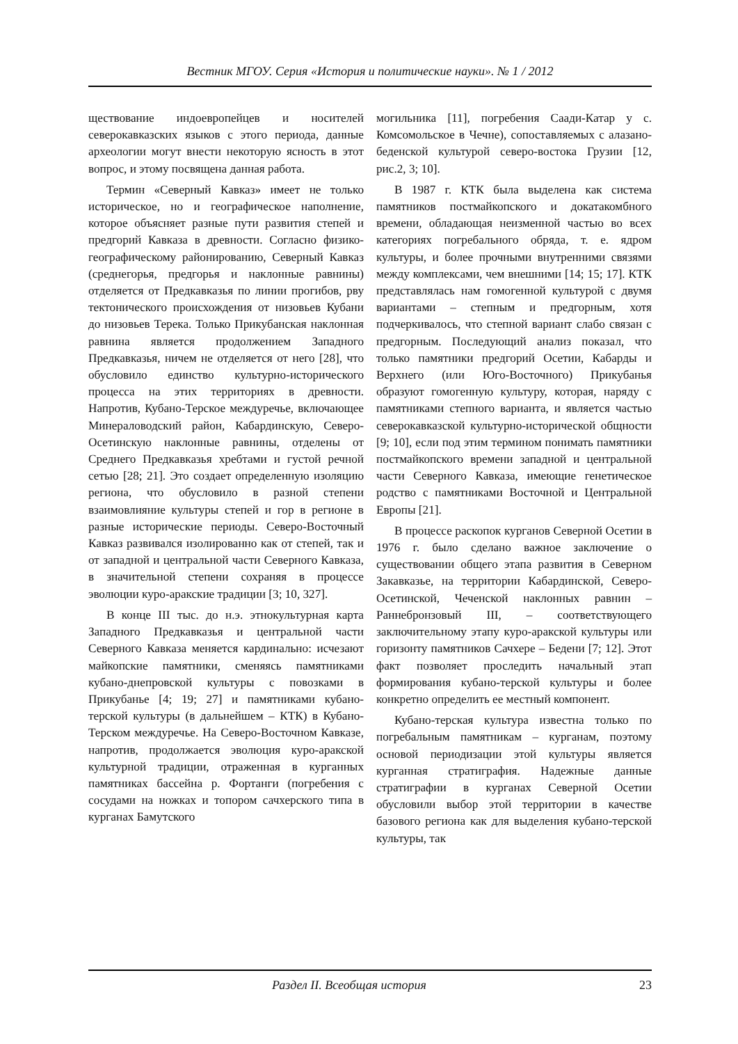Вестник МГОУ. Серия «История и политические науки». № 1 / 2012
ществование индоевропейцев и носителей северокавказских языков с этого периода, данные археологии могут внести некоторую ясность в этот вопрос, и этому посвящена данная работа.
Термин «Северный Кавказ» имеет не только историческое, но и географическое наполнение, которое объясняет разные пути развития степей и предгорий Кавказа в древности. Согласно физико-географическому районированию, Северный Кавказ (среднегорья, предгорья и наклонные равнины) отделяется от Предкавказья по линии прогибов, рву тектонического происхождения от низовьев Кубани до низовьев Терека. Только Прикубанская наклонная равнина является продолжением Западного Предкавказья, ничем не отделяется от него [28], что обусловило единство культурно-исторического процесса на этих территориях в древности. Напротив, Кубано-Терское междуречье, включающее Минераловодский район, Кабардинскую, Северо-Осетинскую наклонные равнины, отделены от Среднего Предкавказья хребтами и густой речной сетью [28; 21]. Это создает определенную изоляцию региона, что обусловило в разной степени взаимовлияние культуры степей и гор в регионе в разные исторические периоды. Северо-Восточный Кавказ развивался изолированно как от степей, так и от западной и центральной части Северного Кавказа, в значительной степени сохраняя в процессе эволюции куро-аракские традиции [3; 10, 327].
В конце III тыс. до н.э. этнокультурная карта Западного Предкавказья и центральной части Северного Кавказа меняется кардинально: исчезают майкопские памятники, сменяясь памятниками кубано-днепровской культуры с повозками в Прикубанье [4; 19; 27] и памятниками кубано-терской культуры (в дальнейшем – КТК) в Кубано-Терском междуречье. На Северо-Восточном Кавказе, напротив, продолжается эволюция куро-аракской культурной традиции, отраженная в курганных памятниках бассейна р. Фортанги (погребения с сосудами на ножках и топором сачхерского типа в курганах Бамутского
могильника [11], погребения Саади-Катар у с. Комсомольское в Чечне), сопоставляемых с алазано-беденской культурой северо-востока Грузии [12, рис.2, 3; 10].
В 1987 г. КТК была выделена как система памятников постмайкопского и докатакомбного времени, обладающая неизменной частью во всех категориях погребального обряда, т. е. ядром культуры, и более прочными внутренними связями между комплексами, чем внешними [14; 15; 17]. КТК представлялась нам гомогенной культурой с двумя вариантами – степным и предгорным, хотя подчеркивалось, что степной вариант слабо связан с предгорным. Последующий анализ показал, что только памятники предгорий Осетии, Кабарды и Верхнего (или Юго-Восточного) Прикубанья образуют гомогенную культуру, которая, наряду с памятниками степного варианта, и является частью северокавказской культурно-исторической общности [9; 10], если под этим термином понимать памятники постмайкопского времени западной и центральной части Северного Кавказа, имеющие генетическое родство с памятниками Восточной и Центральной Европы [21].
В процессе раскопок курганов Северной Осетии в 1976 г. было сделано важное заключение о существовании общего этапа развития в Северном Закавказье, на территории Кабардинской, Северо-Осетинской, Чеченской наклонных равнин – Раннебронзовый III, – соответствующего заключительному этапу куро-аракской культуры или горизонту памятников Сачхере – Бедени [7; 12]. Этот факт позволяет проследить начальный этап формирования кубано-терской культуры и более конкретно определить ее местный компонент.
Кубано-терская культура известна только по погребальным памятникам – курганам, поэтому основой периодизации этой культуры является курганная стратиграфия. Надежные данные стратиграфии в курганах Северной Осетии обусловили выбор этой территории в качестве базового региона как для выделения кубано-терской культуры, так
Раздел II. Всеобщая история 23